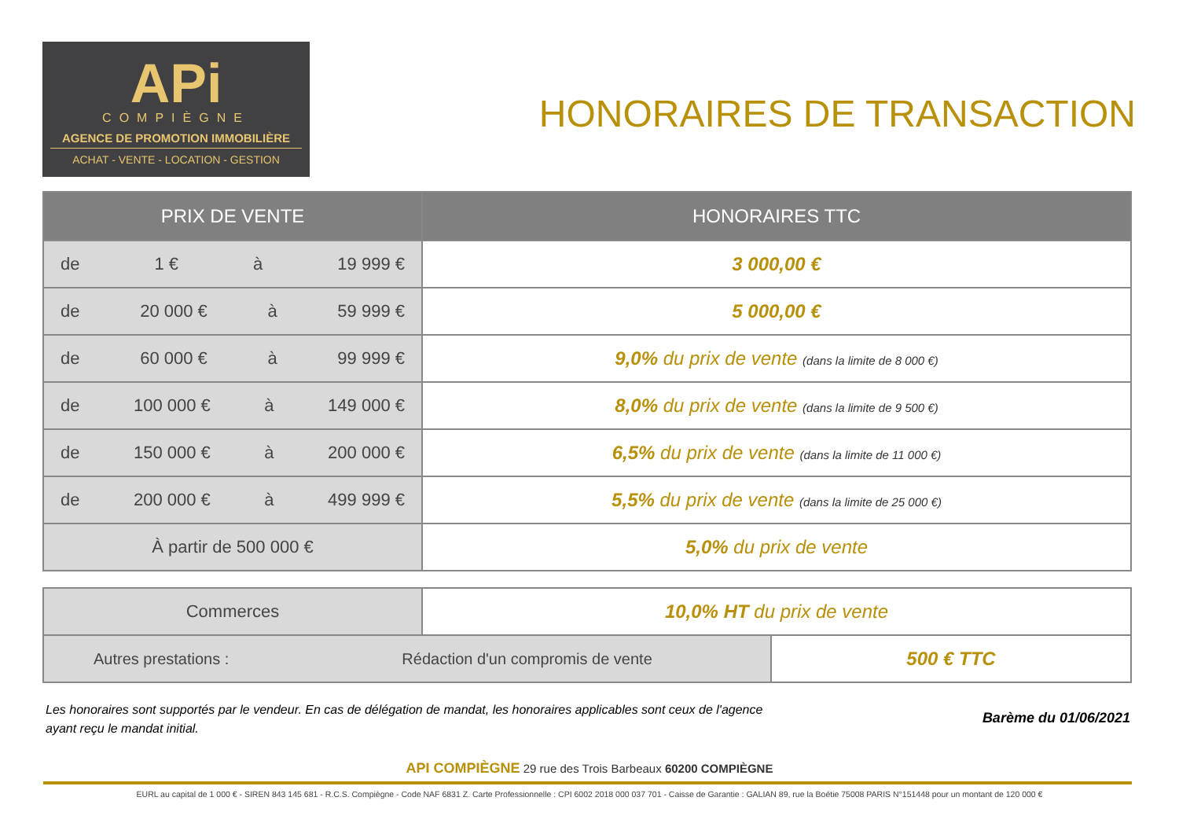APi
COMPIÈGNE
AGENCE DE PROMOTION IMMOBILIÈRE
ACHAT - VENTE - LOCATION - GESTION
HONORAIRES DE TRANSACTION
| PRIX DE VENTE | HONORAIRES TTC |
| --- | --- |
| de 1 € à 19 999 € | 3 000,00 € |
| de 20 000 € à 59 999 € | 5 000,00 € |
| de 60 000 € à 99 999 € | 9,0% du prix de vente (dans la limite de 8 000 €) |
| de 100 000 € à 149 000 € | 8,0% du prix de vente (dans la limite de 9 500 €) |
| de 150 000 € à 200 000 € | 6,5% du prix de vente (dans la limite de 11 000 €) |
| de 200 000 € à 499 999 € | 5,5% du prix de vente (dans la limite de 25 000 €) |
| À partir de 500 000 € | 5,0% du prix de vente |
| Commerces | 10,0% HT du prix de vente | |
| Autres prestations : Rédaction d'un compromis de vente | | 500 € TTC |
Les honoraires sont supportés par le vendeur. En cas de délégation de mandat, les honoraires applicables sont ceux de l'agence
ayant reçu le mandat initial.
Barème du 01/06/2021
API COMPIÈGNE 29 rue des Trois Barbeaux 60200 COMPIÈGNE
EURL au capital de 1 000 € - SIREN 843 145 681 - R.C.S. Compiègne - Code NAF 6831 Z. Carte Professionnelle : CPI 6002 2018 000 037 701 - Caisse de Garantie : GALIAN 89, rue la Boétie 75008 PARIS N°151448 pour un montant de 120 000 €